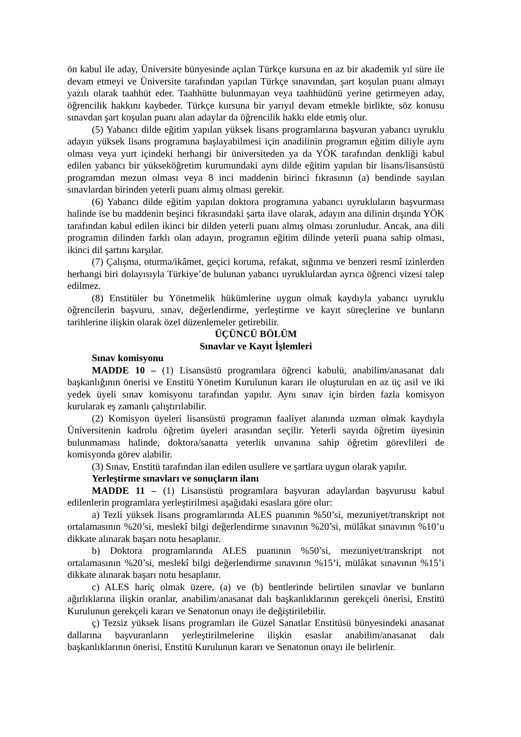ön kabul ile aday, Üniversite bünyesinde açılan Türkçe kursuna en az bir akademik yıl süre ile devam etmeyi ve Üniversite tarafından yapılan Türkçe sınavından, şart koşulan puanı almayı yazılı olarak taahhüt eder. Taahhütte bulunmayan veya taahhüdünü yerine getirmeyen aday, öğrencilik hakkını kaybeder. Türkçe kursuna bir yarıyıl devam etmekle birlikte, söz konusu sınavdan şart koşulan puanı alan adaylar da öğrencilik hakkı elde etmiş olur.
(5) Yabancı dilde eğitim yapılan yüksek lisans programlarına başvuran yabancı uyruklu adayın yüksek lisans programına başlayabilmesi için anadilinin programın eğitim diliyle aynı olması veya yurt içindeki herhangi bir üniversiteden ya da YÖK tarafından denkliği kabul edilen yabancı bir yükseköğretim kurumundaki aynı dilde eğitim yapılan bir lisans/lisansüstü programdan mezun olması veya 8 inci maddenin birinci fıkrasının (a) bendinde sayılan sınavlardan birinden yeterli puanı almış olması gerekir.
(6) Yabancı dilde eğitim yapılan doktora programına yabancı uyrukluların başvurması halinde ise bu maddenin beşinci fıkrasındaki şarta ilave olarak, adayın ana dilinin dışında YÖK tarafından kabul edilen ikinci bir dilden yeterli puanı almış olması zorunludur. Ancak, ana dili programın dilinden farklı olan adayın, programın eğitim dilinde yeterli puana sahip olması, ikinci dil şartını karşılar.
(7) Çalışma, oturma/ikâmet, geçici koruma, refakat, sığınma ve benzeri resmî izinlerden herhangi biri dolayısıyla Türkiye’de bulunan yabancı uyruklulardan ayrıca öğrenci vizesi talep edilmez.
(8) Enstitüler bu Yönetmelik hükümlerine uygun olmak kaydıyla yabancı uyruklu öğrencilerin başvuru, sınav, değerlendirme, yerleştirme ve kayıt süreçlerine ve bunların tarihlerine ilişkin olarak özel düzenlemeler getirebilir.
ÜÇÜNCÜ BÖLÜM
Sınavlar ve Kayıt İşlemleri
Sınav komisyonu
MADDE 10 – (1) Lisansüstü programlara öğrenci kabulü, anabilim/anasanat dalı başkanlığının önerisi ve Enstitü Yönetim Kurulunun kararı ile oluşturulan en az üç asil ve iki yedek üyeli sınav komisyonu tarafından yapılır. Aynı sınav için birden fazla komisyon kurularak eş zamanlı çalıştırılabilir.
(2) Komisyon üyeleri lisansüstü programın faaliyet alanında uzman olmak kaydıyla Üniversitenin kadrolu öğretim üyeleri arasından seçilir. Yeterli sayıda öğretim üyesinin bulunmaması halinde, doktora/sanatta yeterlik unvanına sahip öğretim görevlileri de komisyonda görev alabilir.
(3) Sınav, Enstitü tarafından ilan edilen usullere ve şartlara uygun olarak yapılır.
Yerleştirme sınavları ve sonuçların ilanı
MADDE 11 – (1) Lisansüstü programlara başvuran adaylardan başvurusu kabul edilenlerin programlara yerleştirilmesi aşağıdaki esaslara göre olur:
a) Tezli yüksek lisans programlarında ALES puanının %50’si, mezuniyet/transkript not ortalamasının %20’si, meslekî bilgi değerlendirme sınavının %20’si, mülâkat sınavının %10’u dikkate alınarak başarı notu hesaplanır.
b) Doktora programlarında ALES puanının %50’si, mezuniyet/transkript not ortalamasının %20’si, meslekî bilgi değerlendirme sınavının %15’i, mülâkat sınavının %15’i dikkate alınarak başarı notu hesaplanır.
c) ALES hariç olmak üzere, (a) ve (b) bentlerinde belirtilen sınavlar ve bunların ağırlıklarına ilişkin oranlar, anabilim/anasanat dalı başkanlıklarının gerekçeli önerisi, Enstitü Kurulunun gerekçeli kararı ve Senatonun onayı ile değiştirilebilir.
ç) Tezsiz yüksek lisans programları ile Güzel Sanatlar Enstitüsü bünyesindeki anasanat dallarına başvuranların yerleştirilmelerine ilişkin esaslar anabilim/anasanat dalı başkanlıklarının önerisi, Enstitü Kurulunun kararı ve Senatonun onayı ile belirlenir.